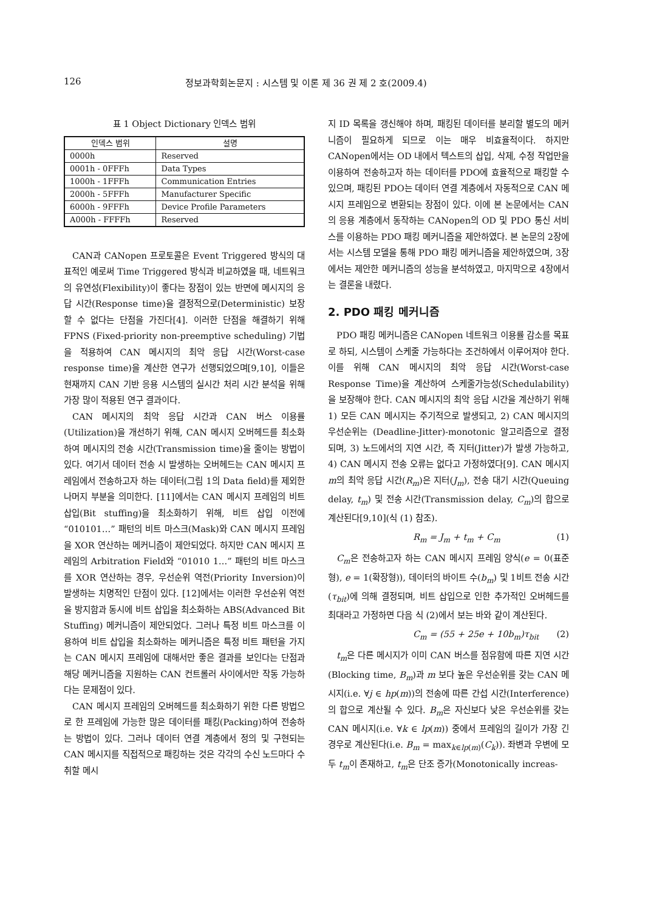126 정보과학회논문지 : 시스템 및 이론 제 36 권 제 2 호(2009.4)
표 1 Object Dictionary 인덱스 범위
| 인덱스 범위 | 설명 |
| --- | --- |
| 0000h | Reserved |
| 0001h - 0FFFh | Data Types |
| 1000h - 1FFFh | Communication Entries |
| 2000h - 5FFFh | Manufacturer Specific |
| 6000h - 9FFFh | Device Profile Parameters |
| A000h - FFFFh | Reserved |
CAN과 CANopen 프로토콜은 Event Triggered 방식의 대표적인 예로써 Time Triggered 방식과 비교하였을 때, 네트워크의 유연성(Flexibility)이 좋다는 장점이 있는 반면에 메시지의 응답 시간(Response time)을 결정적으로(Deterministic) 보장할 수 없다는 단점을 가진다[4]. 이러한 단점을 해결하기 위해 FPNS (Fixed-priority non-preemptive scheduling) 기법을 적용하여 CAN 메시지의 최악 응답 시간(Worst-case response time)을 계산한 연구가 선행되었으며[9,10], 이들은 현재까지 CAN 기반 응용 시스템의 실시간 처리 시간 분석을 위해 가장 많이 적용된 연구 결과이다.
CAN 메시지의 최악 응답 시간과 CAN 버스 이용률(Utilization)을 개선하기 위해, CAN 메시지 오버헤드를 최소화하여 메시지의 전송 시간(Transmission time)을 줄이는 방법이 있다. 여기서 데이터 전송 시 발생하는 오버헤드는 CAN 메시지 프레임에서 전송하고자 하는 데이터(그림 1의 Data field)를 제외한 나머지 부분을 의미한다. [11]에서는 CAN 메시지 프레임의 비트 삽입(Bit stuffing)을 최소화하기 위해, 비트 삽입 이전에 “010101…” 패턴의 비트 마스크(Mask)와 CAN 메시지 프레임을 XOR 연산하는 메커니즘이 제안되었다. 하지만 CAN 메시지 프레임의 Arbitration Field와 “01010 1…” 패턴의 비트 마스크를 XOR 연산하는 경우, 우선순위 역전(Priority Inversion)이 발생하는 치명적인 단점이 있다. [12]에서는 이러한 우선순위 역전을 방지함과 동시에 비트 삽입을 최소화하는 ABS(Advanced Bit Stuffing) 메커니즘이 제안되었다. 그러나 특정 비트 마스크를 이용하여 비트 삽입을 최소화하는 메커니즘은 특정 비트 패턴을 가지는 CAN 메시지 프레임에 대해서만 좋은 결과를 보인다는 단점과 해당 메커니즘을 지원하는 CAN 컨트롤러 사이에서만 작동 가능하다는 문제점이 있다.
CAN 메시지 프레임의 오버헤드를 최소화하기 위한 다른 방법으로 한 프레임에 가능한 많은 데이터를 패킹(Packing)하여 전송하는 방법이 있다. 그러나 데이터 연결 계층에서 정의 및 구현되는 CAN 메시지를 직접적으로 패킹하는 것은 각각의 수신 노드마다 수취할 메시
지 ID 목록을 갱신해야 하며, 패킹된 데이터를 분리할 별도의 메커니즘이 필요하게 되므로 이는 매우 비효율적이다. 하지만 CANopen에서는 OD 내에서 텍스트의 삽입, 삭제, 수정 작업만을 이용하여 전송하고자 하는 데이터를 PDO에 효율적으로 패킹할 수 있으며, 패킹된 PDO는 데이터 연결 계층에서 자동적으로 CAN 메시지 프레임으로 변환되는 장점이 있다. 이에 본 논문에서는 CAN의 응용 계층에서 동작하는 CANopen의 OD 및 PDO 통신 서비스를 이용하는 PDO 패킹 메커니즘을 제안하였다. 본 논문의 2장에서는 시스템 모델을 통해 PDO 패킹 메커니즘을 제안하였으며, 3장에서는 제안한 메커니즘의 성능을 분석하였고, 마지막으로 4장에서는 결론을 내렸다.
2. PDO 패킹 메커니즘
PDO 패킹 메커니즘은 CANopen 네트워크 이용률 감소를 목표로 하되, 시스템이 스케줄 가능하다는 조건하에서 이루어져야 한다. 이를 위해 CAN 메시지의 최악 응답 시간(Worst-case Response Time)을 계산하여 스케줄가능성(Schedulability)을 보장해야 한다. CAN 메시지의 최악 응답 시간을 계산하기 위해 1) 모든 CAN 메시지는 주기적으로 발생되고, 2) CAN 메시지의 우선순위는 (Deadline-Jitter)-monotonic 알고리즘으로 결정되며, 3) 노드에서의 지연 시간, 즉 지터(Jitter)가 발생 가능하고, 4) CAN 메시지 전송 오류는 없다고 가정하였다[9]. CAN 메시지 m의 최악 응답 시간(R<sub>m</sub>)은 지터(J<sub>m</sub>), 전송 대기 시간(Queuing delay, t<sub>m</sub>) 및 전송 시간(Transmission delay, C<sub>m</sub>)의 합으로 계산된다[9,10](식 (1) 참조).
R<sub>m</sub> = J<sub>m</sub> + t<sub>m</sub> + C<sub>m</sub> (1)
C<sub>m</sub>은 전송하고자 하는 CAN 메시지 프레임 양식(e = 0(표준형), e = 1(확장형)), 데이터의 바이트 수(b<sub>m</sub>) 및 1비트 전송 시간(τ<sub>bit</sub>)에 의해 결정되며, 비트 삽입으로 인한 추가적인 오버헤드를 최대라고 가정하면 다음 식 (2)에서 보는 바와 같이 계산된다.
C<sub>m</sub> = (55 + 25e + 10b<sub>m</sub>)τ<sub>bit</sub> (2)
t<sub>m</sub>은 다른 메시지가 이미 CAN 버스를 점유함에 따른 지연 시간(Blocking time, B<sub>m</sub>)과 m 보다 높은 우선순위를 갖는 CAN 메시지(i.e. ∀j ∈ hp(m))의 전송에 따른 간섭 시간(Interference)의 합으로 계산될 수 있다. B<sub>m</sub>은 자신보다 낮은 우선순위를 갖는 CAN 메시지(i.e. ∀k ∈ lp(m)) 중에서 프레임의 길이가 가장 긴 경우로 계산된다(i.e. B<sub>m</sub> = max<sub>k∈lp(m)</sub>(C<sub>k</sub>)). 좌변과 우변에 모두 t<sub>m</sub>이 존재하고, t<sub>m</sub>은 단조 증가(Monotonically increas-